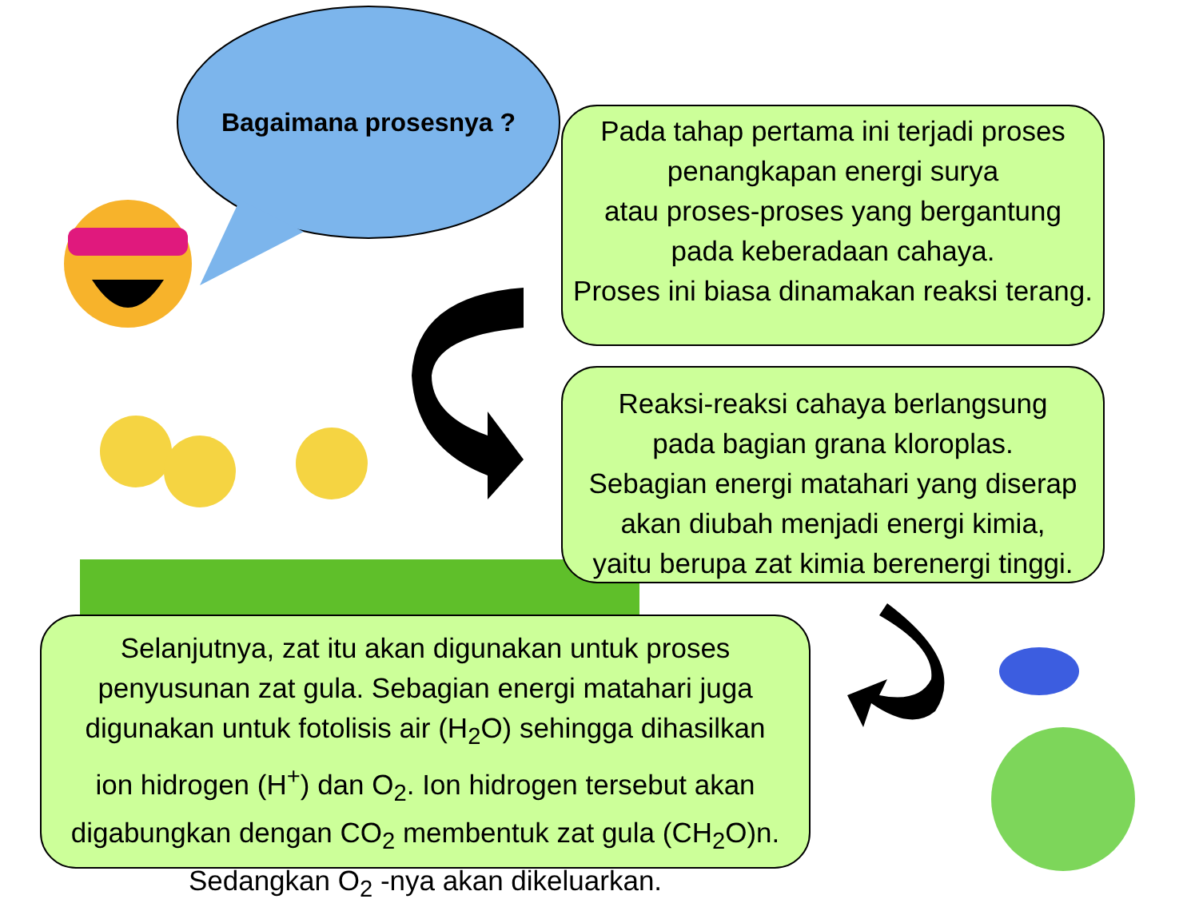Bagaimana prosesnya ?
Pada tahap pertama ini terjadi proses
penangkapan energi surya
atau proses-proses yang bergantung
pada keberadaan cahaya.
Proses ini biasa dinamakan reaksi terang.
Reaksi-reaksi cahaya berlangsung
pada bagian grana kloroplas.
Sebagian energi matahari yang diserap
akan diubah menjadi energi kimia,
yaitu berupa zat kimia berenergi tinggi.
Selanjutnya, zat itu akan digunakan untuk proses
penyusunan zat gula. Sebagian energi matahari juga
digunakan untuk fotolisis air (H<sub>2</sub>O) sehingga dihasilkan
ion hidrogen (H<sup>+</sup>) dan O<sub>2</sub>. Ion hidrogen tersebut akan
digabungkan dengan CO<sub>2</sub> membentuk zat gula (CH<sub>2</sub>O)n.
Sedangkan O<sub>2</sub> -nya akan dikeluarkan.